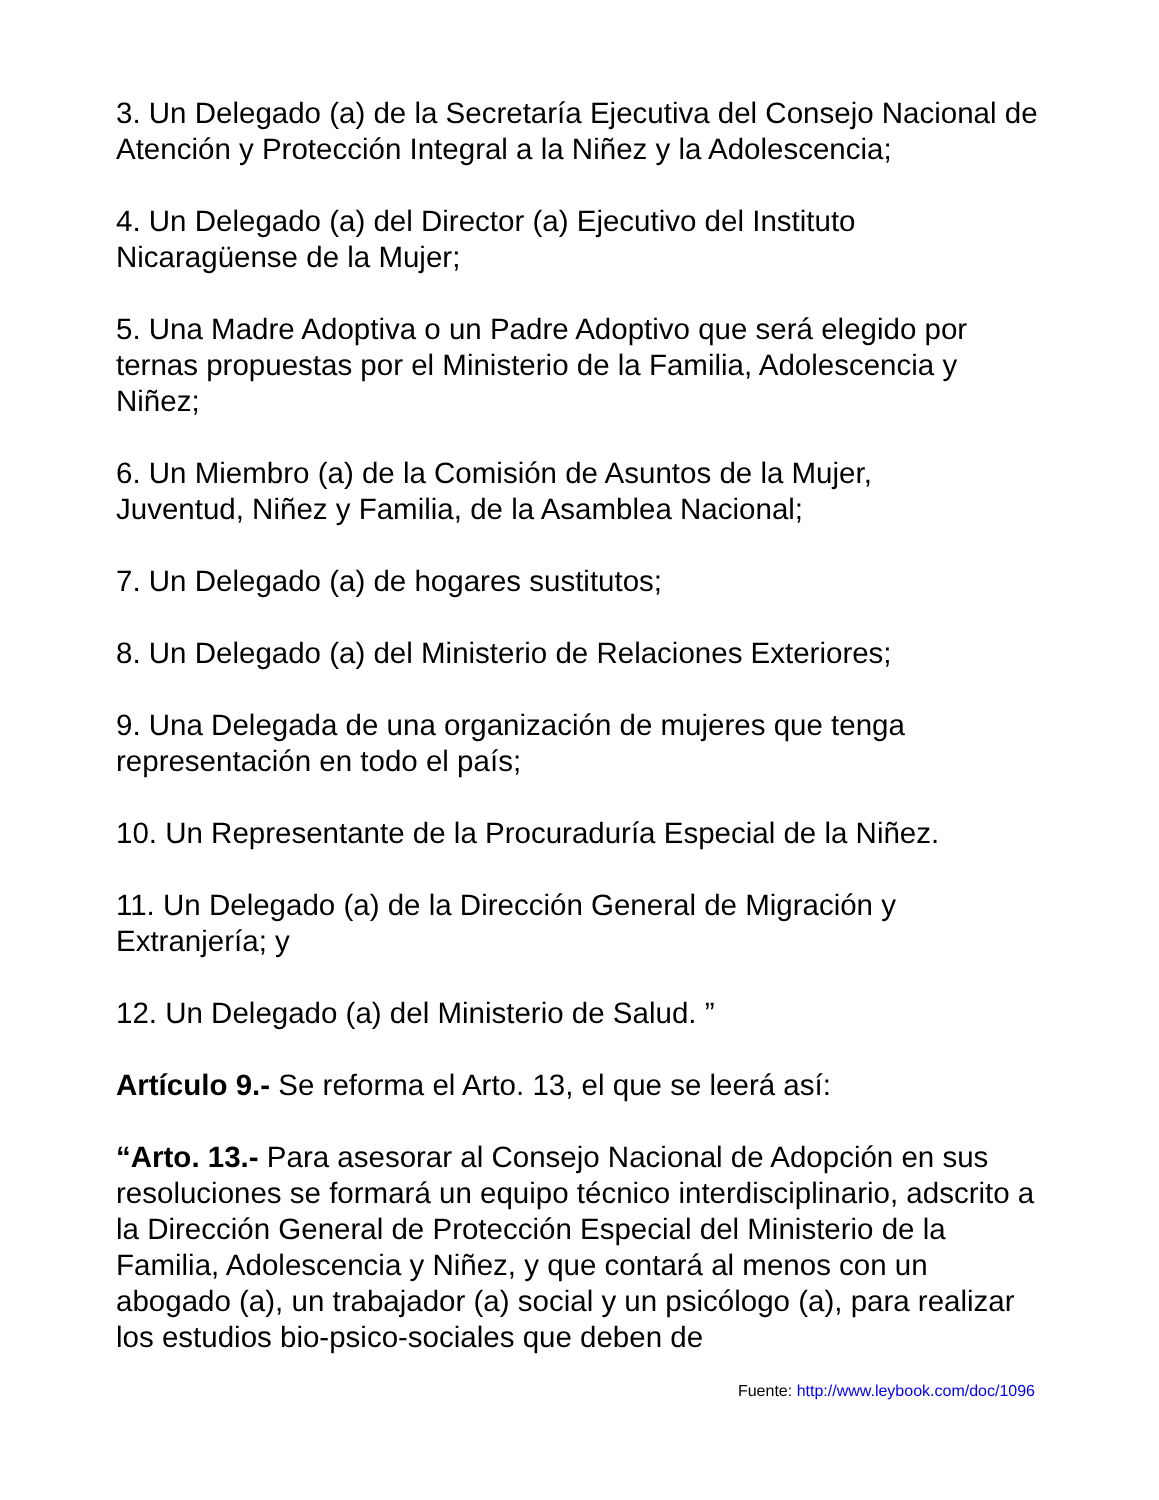3. Un Delegado (a) de la Secretaría Ejecutiva del Consejo Nacional de Atención y Protección Integral a la Niñez y la Adolescencia;
4. Un Delegado (a) del Director (a) Ejecutivo del Instituto
Nicaragüense de la Mujer;
5. Una Madre Adoptiva o un Padre Adoptivo que será elegido por ternas propuestas por el Ministerio de la Familia, Adolescencia y Niñez;
6. Un Miembro (a) de la Comisión de Asuntos de la Mujer,
Juventud, Niñez y Familia, de la Asamblea Nacional;
7. Un Delegado (a) de hogares sustitutos;
8. Un Delegado (a) del Ministerio de Relaciones Exteriores;
9. Una Delegada de una organización de mujeres que tenga
representación en todo el país;
10. Un Representante de la Procuraduría Especial de la Niñez.
11. Un Delegado (a) de la Dirección General de Migración y
Extranjería; y
12. Un Delegado (a) del Ministerio de Salud. ”
Artículo 9.- Se reforma el Arto. 13, el que se leerá así:
“Arto. 13.- Para asesorar al Consejo Nacional de Adopción en sus resoluciones se formará un equipo técnico interdisciplinario, adscrito a la Dirección General de Protección Especial del Ministerio de la Familia, Adolescencia y Niñez, y que contará al menos con un abogado (a), un trabajador (a) social y un psicólogo (a), para realizar los estudios bio-psico-sociales que deben de
Fuente: http://www.leybook.com/doc/1096